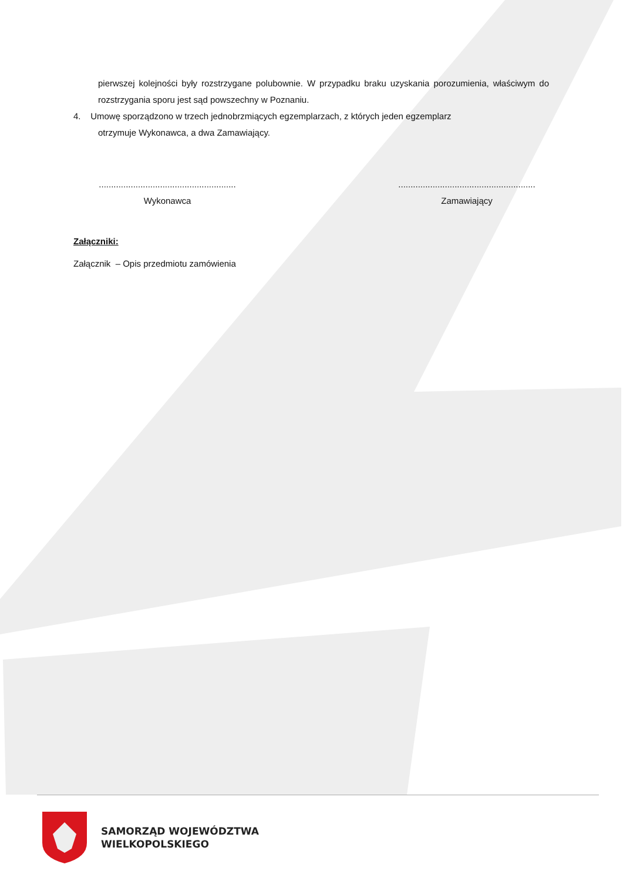pierwszej kolejności były rozstrzygane polubownie. W przypadku braku uzyskania porozumienia, właściwym do rozstrzygania sporu jest sąd powszechny w Poznaniu.
4. Umowę sporządzono w trzech jednobrzmiących egzemplarzach, z których jeden egzemplarz
otrzymuje Wykonawca, a dwa Zamawiający.
........................................................
Wykonawca
........................................................
Zamawiający
Załączniki:
Załącznik – Opis przedmiotu zamówienia
SAMORZĄD WOJEWÓDZTWA
WIELKOPOLSKIEGO